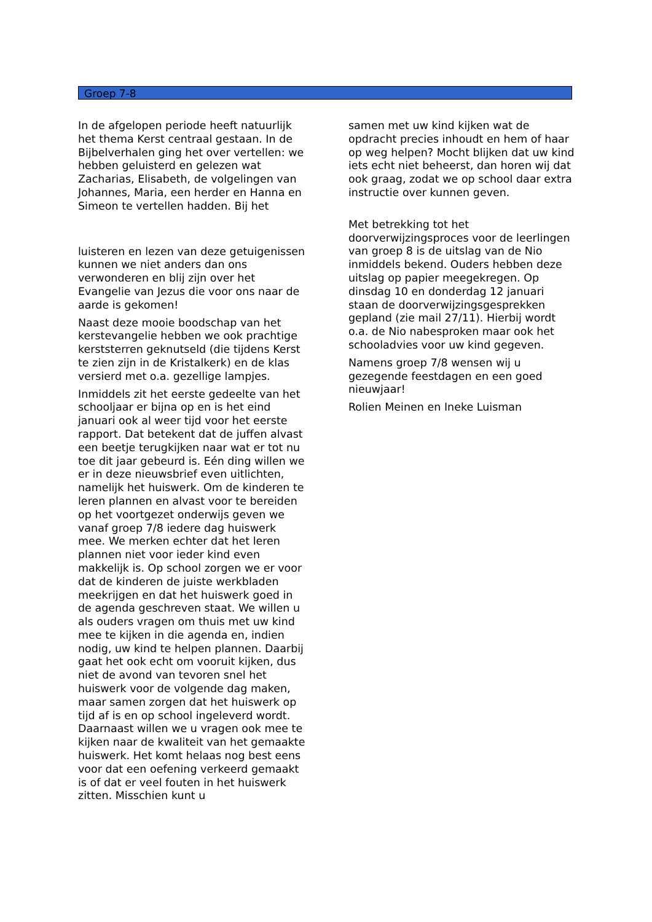Groep 7-8
In de afgelopen periode heeft natuurlijk het thema Kerst centraal gestaan. In de Bijbelverhalen ging het over vertellen: we hebben geluisterd en gelezen wat Zacharias, Elisabeth, de volgelingen van Johannes, Maria, een herder en Hanna en Simeon te vertellen hadden. Bij het
luisteren en lezen van deze getuigenissen kunnen we niet anders dan ons verwonderen en blij zijn over het Evangelie van Jezus die voor ons naar de aarde is gekomen!
Naast deze mooie boodschap van het kerstevangelie hebben we ook prachtige kerststerren geknutseld (die tijdens Kerst te zien zijn in de Kristalkerk) en de klas versierd met o.a. gezellige lampjes.
Inmiddels zit het eerste gedeelte van het schooljaar er bijna op en is het eind januari ook al weer tijd voor het eerste rapport. Dat betekent dat de juffen alvast een beetje terugkijken naar wat er tot nu toe dit jaar gebeurd is. Eén ding willen we er in deze nieuwsbrief even uitlichten, namelijk het huiswerk. Om de kinderen te leren plannen en alvast voor te bereiden op het voortgezet onderwijs geven we vanaf groep 7/8 iedere dag huiswerk mee. We merken echter dat het leren plannen niet voor ieder kind even makkelijk is. Op school zorgen we er voor dat de kinderen de juiste werkbladen meekrijgen en dat het huiswerk goed in de agenda geschreven staat. We willen u als ouders vragen om thuis met uw kind mee te kijken in die agenda en, indien nodig, uw kind te helpen plannen. Daarbij gaat het ook echt om vooruit kijken, dus niet de avond van tevoren snel het huiswerk voor de volgende dag maken, maar samen zorgen dat het huiswerk op tijd af is en op school ingeleverd wordt. Daarnaast willen we u vragen ook mee te kijken naar de kwaliteit van het gemaakte huiswerk. Het komt helaas nog best eens voor dat een oefening verkeerd gemaakt is of dat er veel fouten in het huiswerk zitten. Misschien kunt u
samen met uw kind kijken wat de opdracht precies inhoudt en hem of haar op weg helpen? Mocht blijken dat uw kind iets echt niet beheerst, dan horen wij dat ook graag, zodat we op school daar extra instructie over kunnen geven.
Met betrekking tot het doorverwijzingsproces voor de leerlingen van groep 8 is de uitslag van de Nio inmiddels bekend. Ouders hebben deze uitslag op papier meegekregen. Op dinsdag 10 en donderdag 12 januari staan de doorverwijzingsgesprekken gepland (zie mail 27/11). Hierbij wordt o.a. de Nio nabesproken maar ook het schooladvies voor uw kind gegeven.
Namens groep 7/8 wensen wij u gezegende feestdagen en een goed nieuwjaar!
Rolien Meinen en Ineke Luisman